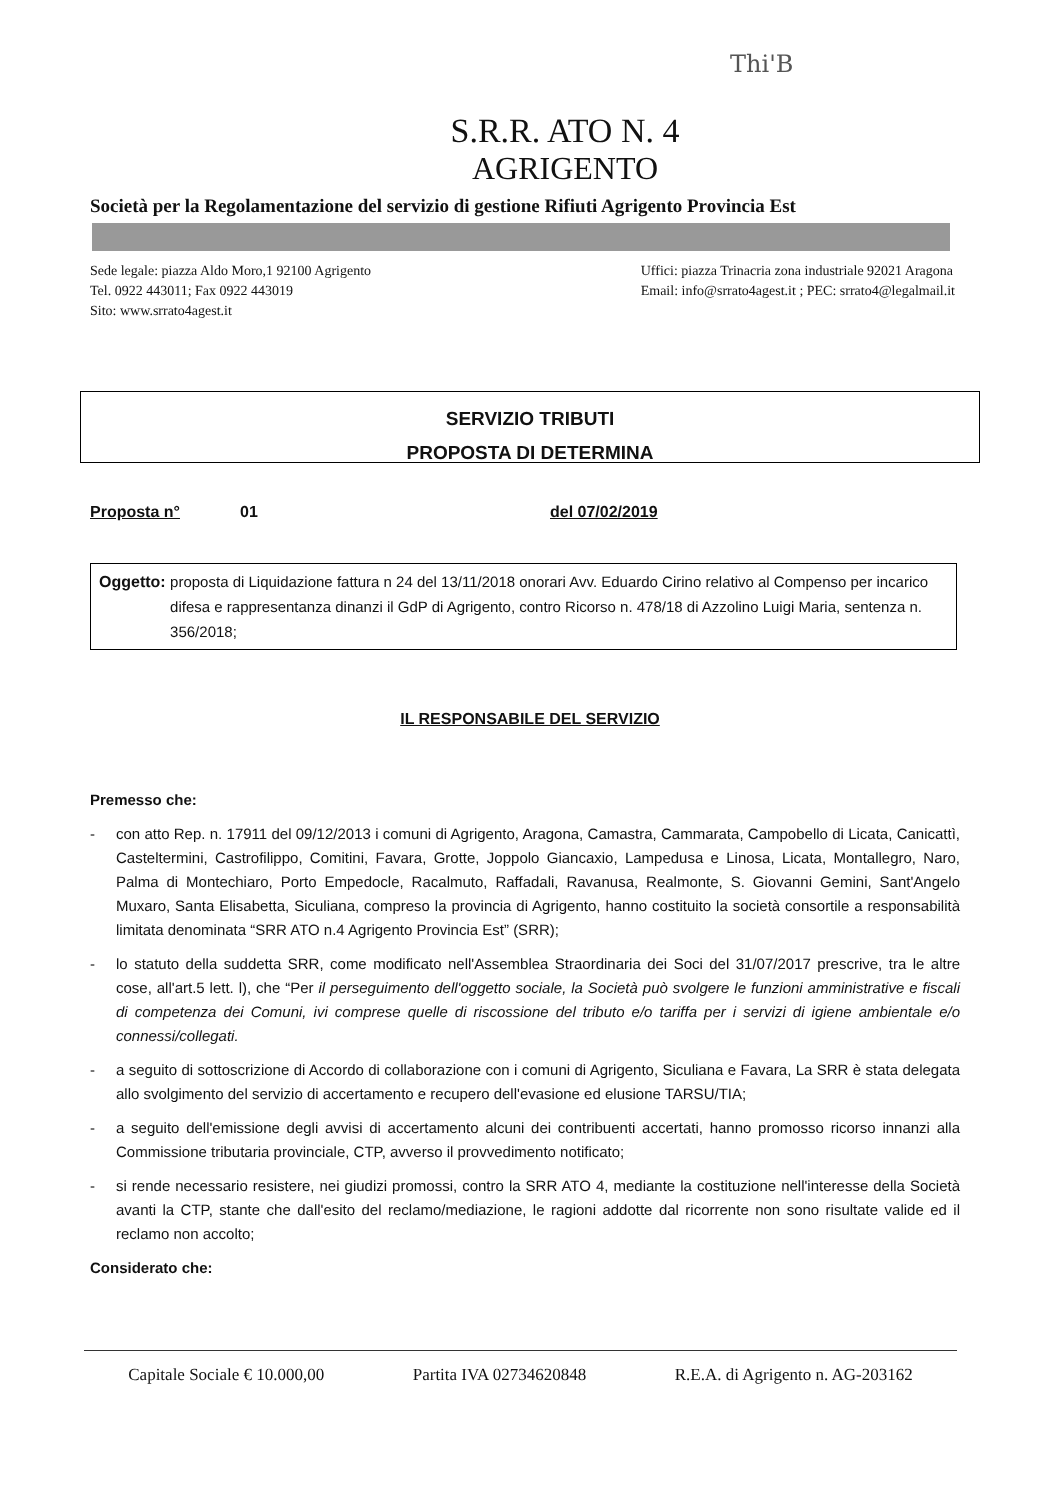Thi'B
S.R.R. ATO N. 4
AGRIGENTO
Società per la Regolamentazione del servizio di gestione Rifiuti Agrigento Provincia Est
Sede legale: piazza Aldo Moro,1 92100 Agrigento
Tel. 0922 443011; Fax 0922 443019
Sito: www.srrato4agest.it
Uffici: piazza Trinacria zona industriale 92021 Aragona
Email: info@srrato4agest.it ; PEC: srrato4@legalmail.it
SERVIZIO TRIBUTI
PROPOSTA DI DETERMINA
Proposta n° 01 del 07/02/2019
Oggetto: proposta di Liquidazione fattura n 24 del 13/11/2018 onorari Avv. Eduardo Cirino relativo al Compenso per incarico difesa e rappresentanza dinanzi il GdP di Agrigento, contro Ricorso n. 478/18 di Azzolino Luigi Maria, sentenza n. 356/2018;
IL RESPONSABILE DEL SERVIZIO
Premesso che:
- con atto Rep. n. 17911 del 09/12/2013 i comuni di Agrigento, Aragona, Camastra, Cammarata, Campobello di Licata, Canicattì, Casteltermini, Castrofilippo, Comitini, Favara, Grotte, Joppolo Giancaxio, Lampedusa e Linosa, Licata, Montallegro, Naro, Palma di Montechiaro, Porto Empedocle, Racalmuto, Raffadali, Ravanusa, Realmonte, S. Giovanni Gemini, Sant'Angelo Muxaro, Santa Elisabetta, Siculiana, compreso la provincia di Agrigento, hanno costituito la società consortile a responsabilità limitata denominata “SRR ATO n.4 Agrigento Provincia Est” (SRR);
- lo statuto della suddetta SRR, come modificato nell'Assemblea Straordinaria dei Soci del 31/07/2017 prescrive, tra le altre cose, all'art.5 lett. l), che “Per il perseguimento dell'oggetto sociale, la Società può svolgere le funzioni amministrative e fiscali di competenza dei Comuni, ivi comprese quelle di riscossione del tributo e/o tariffa per i servizi di igiene ambientale e/o connessi/collegati.
- a seguito di sottoscrizione di Accordo di collaborazione con i comuni di Agrigento, Siculiana e Favara, La SRR è stata delegata allo svolgimento del servizio di accertamento e recupero dell'evasione ed elusione TARSU/TIA;
- a seguito dell'emissione degli avvisi di accertamento alcuni dei contribuenti accertati, hanno promosso ricorso innanzi alla Commissione tributaria provinciale, CTP, avverso il provvedimento notificato;
- si rende necessario resistere, nei giudizi promossi, contro la SRR ATO 4, mediante la costituzione nell'interesse della Società avanti la CTP, stante che dall'esito del reclamo/mediazione, le ragioni addotte dal ricorrente non sono risultate valide ed il reclamo non accolto;
Considerato che:
Capitale Sociale € 10.000,00 Partita IVA 02734620848 R.E.A. di Agrigento n. AG-203162